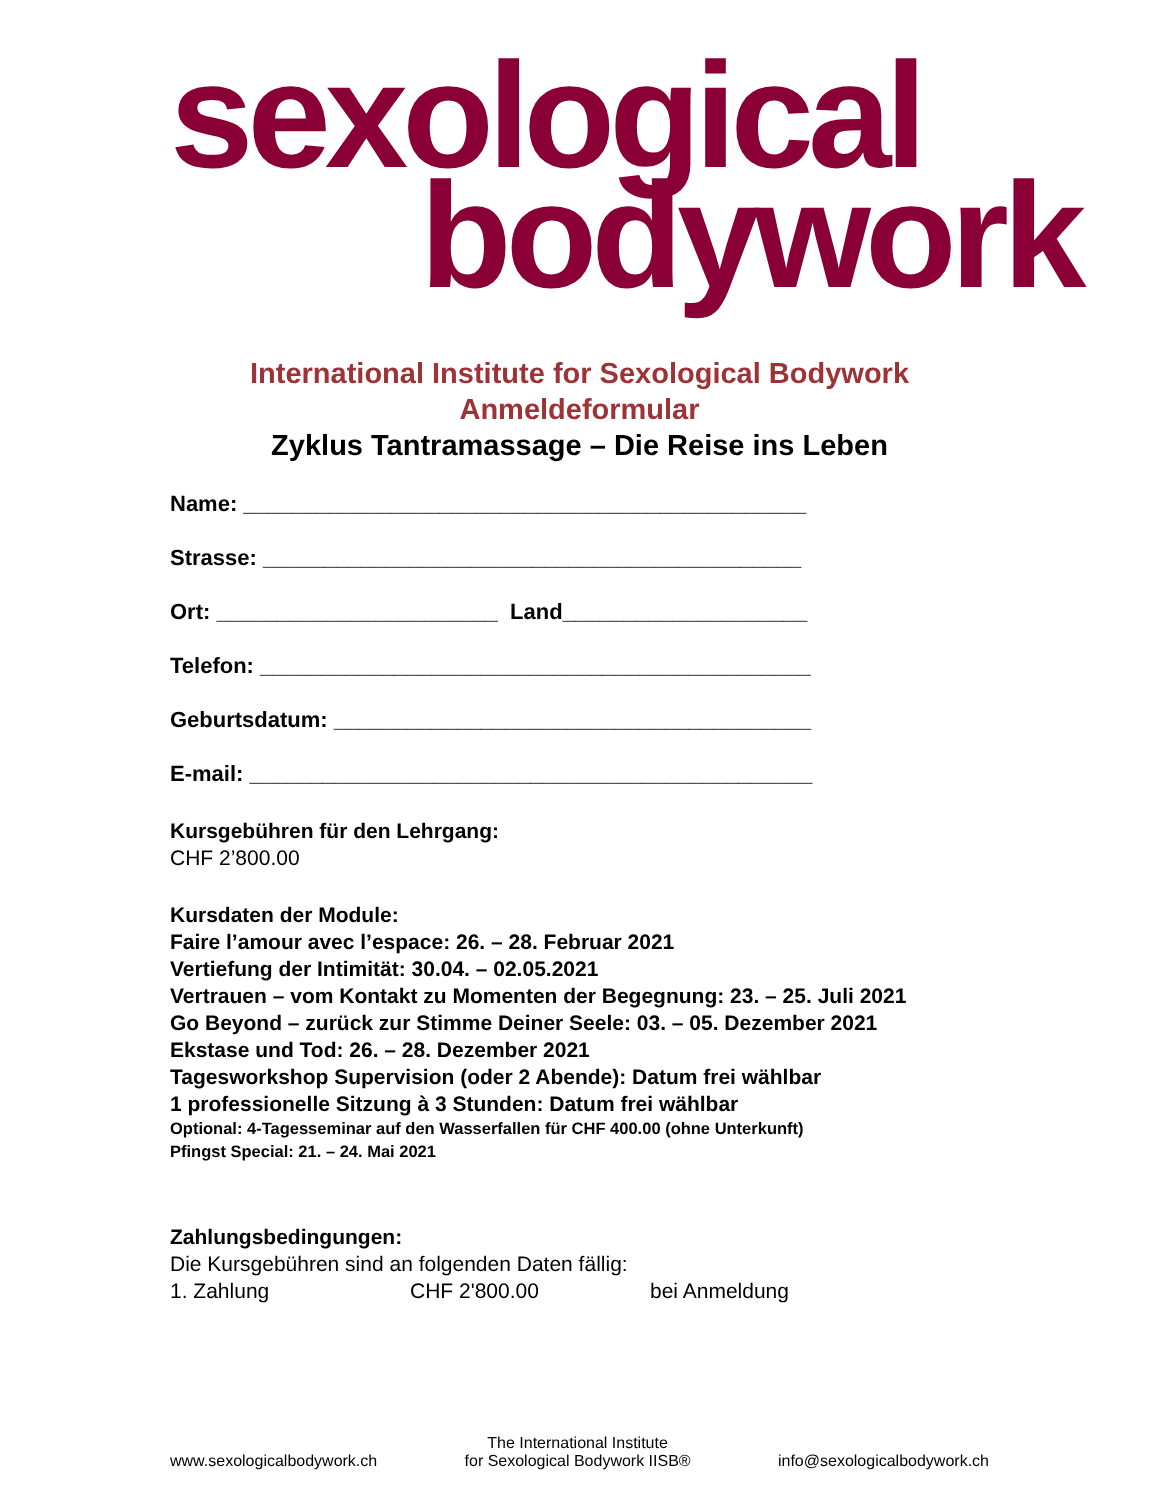sexological
bodywork
International Institute for Sexological Bodywork
Anmeldeformular
Zyklus Tantramassage – Die Reise ins Leben
Name: ______________________________________________
Strasse: ____________________________________________
Ort: _______________________ Land____________________
Telefon: _____________________________________________
Geburtsdatum: _______________________________________
E-mail: ______________________________________________
Kursgebühren für den Lehrgang:
CHF 2’800.00
Kursdaten der Module:
Faire l’amour avec l’espace: 26. – 28. Februar 2021
Vertiefung der Intimität: 30.04. – 02.05.2021
Vertrauen – vom Kontakt zu Momenten der Begegnung: 23. – 25. Juli 2021
Go Beyond – zurück zur Stimme Deiner Seele: 03. – 05. Dezember 2021
Ekstase und Tod: 26. – 28. Dezember 2021
Tagesworkshop Supervision (oder 2 Abende): Datum frei wählbar
1 professionelle Sitzung à 3 Stunden: Datum frei wählbar
Optional: 4-Tagesseminar auf den Wasserfallen für CHF 400.00 (ohne Unterkunft)
Pfingst Special: 21. – 24. Mai 2021
Zahlungsbedingungen:
Die Kursgebühren sind an folgenden Daten fällig:
1. Zahlung CHF 2'800.00 bei Anmeldung
www.sexologicalbodywork.ch The International Institute
for Sexological Bodywork IISB® info@sexologicalbodywork.ch